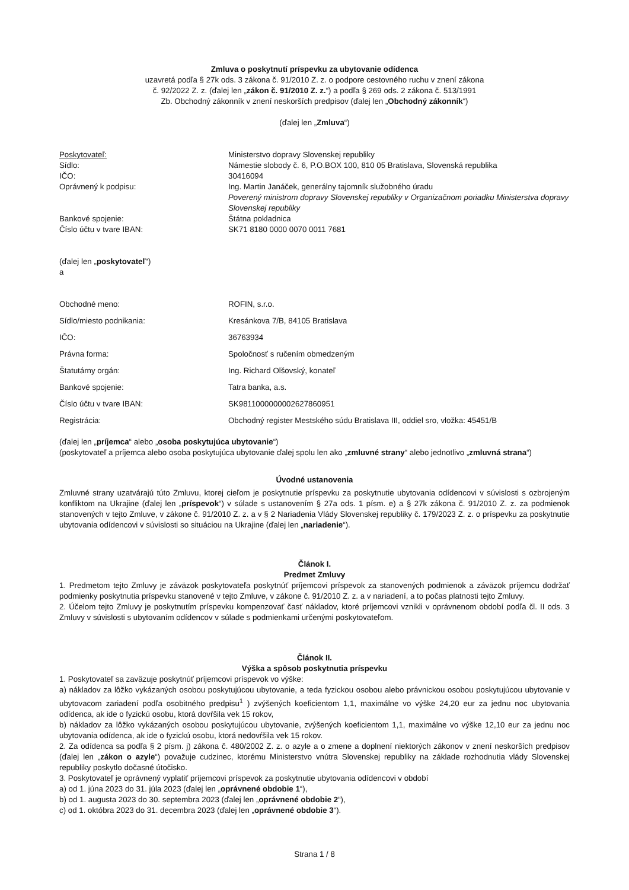Zmluva o poskytnutí príspevku za ubytovanie odídenca
uzavretá podľa § 27k ods. 3 zákona č. 91/2010 Z. z. o podpore cestovného ruchu v znení zákona
č. 92/2022 Z. z. (ďalej len „zákon č. 91/2010 Z. z.“) a podľa § 269 ods. 2 zákona č. 513/1991
Zb. Obchodný zákonník v znení neskorších predpisov (ďalej len „Obchodný zákonník“)
(ďalej len „Zmluva“)
| Poskytovateľ: | Ministerstvo dopravy Slovenskej republiky |
| Sídlo: | Námestie slobody č. 6, P.O.BOX 100, 810 05 Bratislava, Slovenská republika |
| IČO: | 30416094 |
| Oprávnený k podpisu: | Ing. Martin Janáček, generálny tajomník služobného úradu Poverený ministrom dopravy Slovenskej republiky v Organizačnom poriadku Ministerstva dopravy Slovenskej republiky |
| Bankové spojenie: | Štátna pokladnica |
| Číslo účtu v tvare IBAN: | SK71 8180 0000 0070 0011 7681 |
(ďalej len „poskytovateľ“)
a
| Obchodné meno: | ROFIN, s.r.o. |
| Sídlo/miesto podnikania: | Kresánkova 7/B, 84105 Bratislava |
| IČO: | 36763934 |
| Právna forma: | Spoločnosť s ručením obmedzeným |
| Štatutárny orgán: | Ing. Richard Olšovský, konateľ |
| Bankové spojenie: | Tatra banka, a.s. |
| Číslo účtu v tvare IBAN: | SK9811000000002627860951 |
| Registrácia: | Obchodný register Mestského súdu Bratislava III, oddiel sro, vložka: 45451/B |
(ďalej len „príjemca“ alebo „osoba poskytujúca ubytovanie“)
(poskytovateľ a príjemca alebo osoba poskytujúca ubytovanie ďalej spolu len ako „zmluvné strany“ alebo jednotlivo „zmluvná strana“)
Úvodné ustanovenia
Zmluvné strany uzatvárajú túto Zmluvu, ktorej cieľom je poskytnutie príspevku za poskytnutie ubytovania odídencovi v súvislosti s ozbrojeným konfliktom na Ukrajine (ďalej len „príspevok“) v súlade s ustanovením § 27a ods. 1 písm. e) a § 27k zákona č. 91/2010 Z. z. za podmienok stanovených v tejto Zmluve, v zákone č. 91/2010 Z. z. a v § 2 Nariadenia Vlády Slovenskej republiky č. 179/2023 Z. z. o príspevku za poskytnutie ubytovania odídencovi v súvislosti so situáciou na Ukrajine (ďalej len „nariadenie“).
Článok I.
Predmet Zmluvy
1. Predmetom tejto Zmluvy je záväzok poskytovateľa poskytnúť príjemcovi príspevok za stanovených podmienok a záväzok príjemcu dodržať podmienky poskytnutia príspevku stanovené v tejto Zmluve, v zákone č. 91/2010 Z. z. a v nariadení, a to počas platnosti tejto Zmluvy.
2. Účelom tejto Zmluvy je poskytnutím príspevku kompenzovať časť nákladov, ktoré príjemcovi vznikli v oprávnenom období podľa čl. II ods. 3 Zmluvy v súvislosti s ubytovaním odídencov v súlade s podmienkami určenými poskytovateľom.
Článok II.
Výška a spôsob poskytnutia príspevku
1. Poskytovateľ sa zaväzuje poskytnúť príjemcovi príspevok vo výške:
a) nákladov za lôžko vykázaných osobou poskytujúcou ubytovanie, a teda fyzickou osobou alebo právnickou osobou poskytujúcou ubytovanie v ubytovacom zariadení podľa osobitného predpisu<sup>1</sup> ) zvýšených koeficientom 1,1, maximálne vo výške 24,20 eur za jednu noc ubytovania odídenca, ak ide o fyzickú osobu, ktorá dovŕšila vek 15 rokov,
b) nákladov za lôžko vykázaných osobou poskytujúcou ubytovanie, zvýšených koeficientom 1,1, maximálne vo výške 12,10 eur za jednu noc ubytovania odídenca, ak ide o fyzickú osobu, ktorá nedovŕšila vek 15 rokov.
2. Za odídenca sa podľa § 2 písm. j) zákona č. 480/2002 Z. z. o azyle a o zmene a doplnení niektorých zákonov v znení neskorších predpisov (ďalej len „zákon o azyle“) považuje cudzinec, ktorému Ministerstvo vnútra Slovenskej republiky na základe rozhodnutia vlády Slovenskej republiky poskytlo dočasné útočisko.
3. Poskytovateľ je oprávnený vyplatiť príjemcovi príspevok za poskytnutie ubytovania odídencovi v období
a) od 1. júna 2023 do 31. júla 2023 (ďalej len „oprávnené obdobie 1“),
b) od 1. augusta 2023 do 30. septembra 2023 (ďalej len „oprávnené obdobie 2“),
c) od 1. októbra 2023 do 31. decembra 2023 (ďalej len „oprávnené obdobie 3“).
Strana 1 / 8